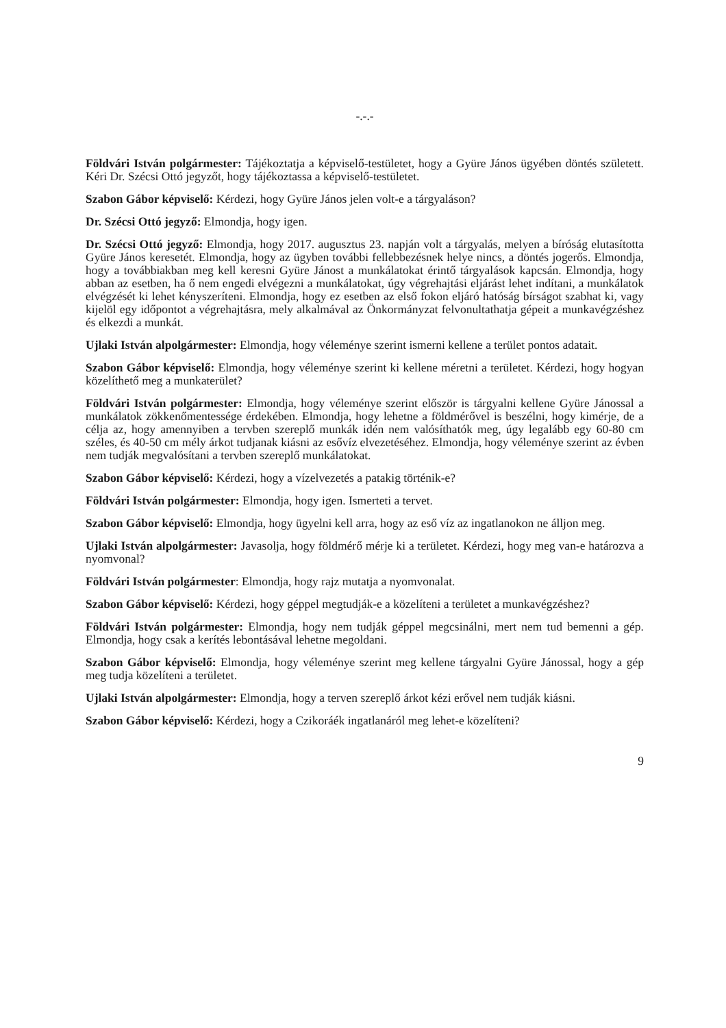-.-.-
Földvári István polgármester: Tájékoztatja a képviselő-testületet, hogy a Gyüre János ügyében döntés született. Kéri Dr. Szécsi Ottó jegyzőt, hogy tájékoztassa a képviselő-testületet.
Szabon Gábor képviselő: Kérdezi, hogy Gyüre János jelen volt-e a tárgyaláson?
Dr. Szécsi Ottó jegyző: Elmondja, hogy igen.
Dr. Szécsi Ottó jegyző: Elmondja, hogy 2017. augusztus 23. napján volt a tárgyalás, melyen a bíróság elutasította Gyüre János keresetét. Elmondja, hogy az ügyben további fellebbezésnek helye nincs, a döntés jogerős. Elmondja, hogy a továbbiakban meg kell keresni Gyüre Jánost a munkálatokat érintő tárgyalások kapcsán. Elmondja, hogy abban az esetben, ha ő nem engedi elvégezni a munkálatokat, úgy végrehajtási eljárást lehet indítani, a munkálatok elvégzését ki lehet kényszeríteni. Elmondja, hogy ez esetben az első fokon eljáró hatóság bírságot szabhat ki, vagy kijelöl egy időpontot a végrehajtásra, mely alkalmával az Önkormányzat felvonultathatja gépeit a munkavégzéshez és elkezdi a munkát.
Ujlaki István alpolgármester: Elmondja, hogy véleménye szerint ismerni kellene a terület pontos adatait.
Szabon Gábor képviselő: Elmondja, hogy véleménye szerint ki kellene méretni a területet. Kérdezi, hogy hogyan közelíthető meg a munkaterület?
Földvári István polgármester: Elmondja, hogy véleménye szerint először is tárgyalni kellene Gyüre Jánossal a munkálatok zökkenőmentessége érdekében. Elmondja, hogy lehetne a földmérővel is beszélni, hogy kimérje, de a célja az, hogy amennyiben a tervben szereplő munkák idén nem valósíthatók meg, úgy legalább egy 60-80 cm széles, és 40-50 cm mély árkot tudjanak kiásni az esővíz elvezetéséhez. Elmondja, hogy véleménye szerint az évben nem tudják megvalósítani a tervben szereplő munkálatokat.
Szabon Gábor képviselő: Kérdezi, hogy a vízelvezetés a patakig történik-e?
Földvári István polgármester: Elmondja, hogy igen. Ismerteti a tervet.
Szabon Gábor képviselő: Elmondja, hogy ügyelni kell arra, hogy az eső víz az ingatlanokon ne álljon meg.
Ujlaki István alpolgármester: Javasolja, hogy földmérő mérje ki a területet. Kérdezi, hogy meg van-e határozva a nyomvonal?
Földvári István polgármester: Elmondja, hogy rajz mutatja a nyomvonalat.
Szabon Gábor képviselő: Kérdezi, hogy géppel megtudják-e a közelíteni a területet a munkavégzéshez?
Földvári István polgármester: Elmondja, hogy nem tudják géppel megcsinálni, mert nem tud bemenni a gép. Elmondja, hogy csak a kerítés lebontásával lehetne megoldani.
Szabon Gábor képviselő: Elmondja, hogy véleménye szerint meg kellene tárgyalni Gyüre Jánossal, hogy a gép meg tudja közelíteni a területet.
Ujlaki István alpolgármester: Elmondja, hogy a terven szereplő árkot kézi erővel nem tudják kiásni.
Szabon Gábor képviselő: Kérdezi, hogy a Czikoráék ingatlanáról meg lehet-e közelíteni?
9